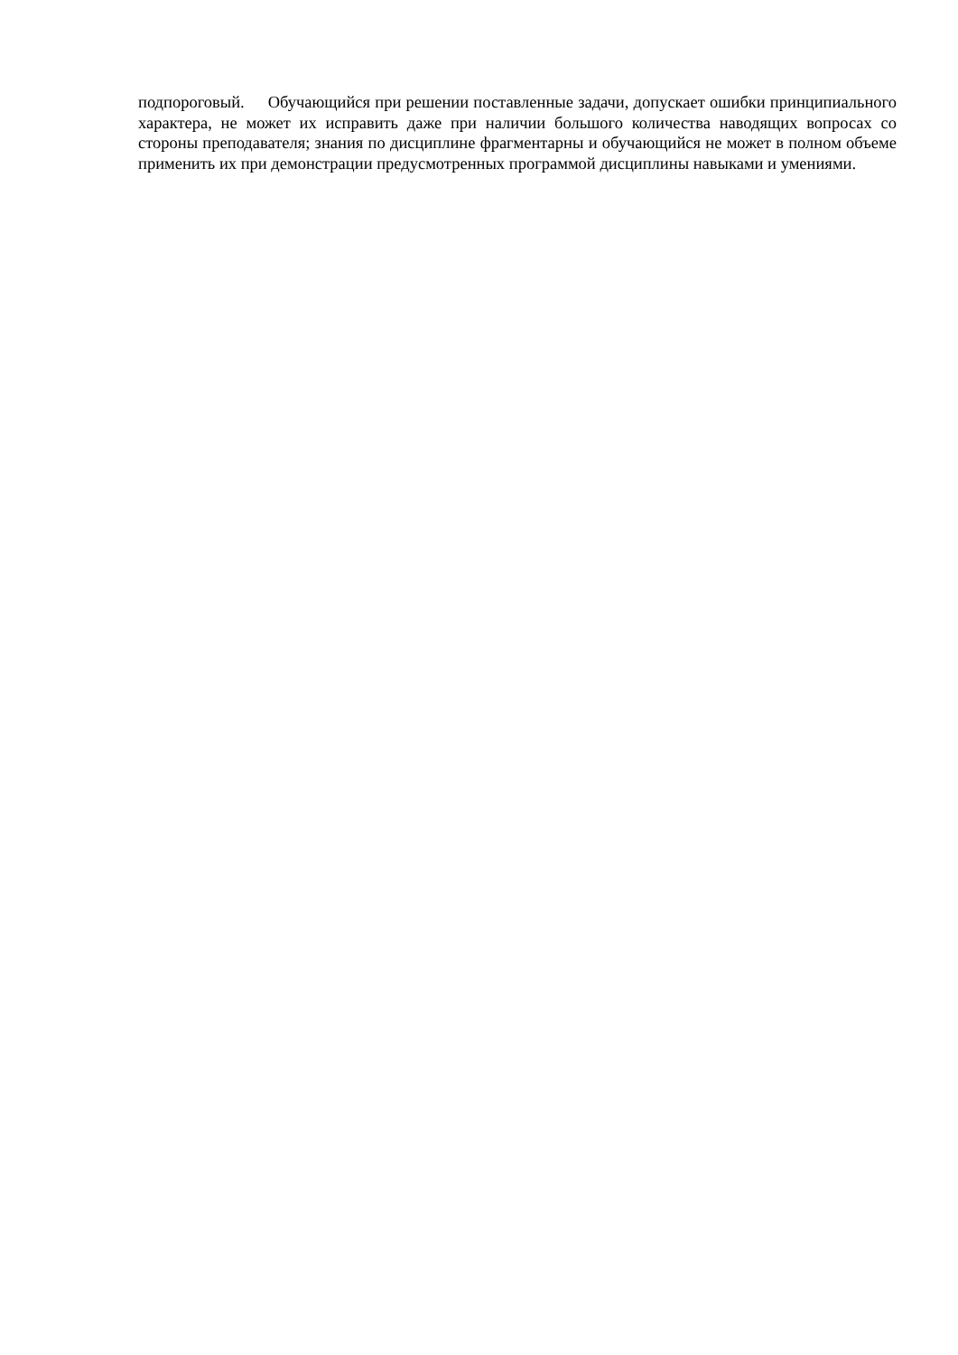подпороговый. Обучающийся при решении поставленные задачи, допускает ошибки принципиального характера, не может их исправить даже при наличии большого количества наводящих вопросах со стороны преподавателя; знания по дисциплине фрагментарны и обучающийся не может в полном объеме применить их при демонстрации предусмотренных программой дисциплины навыками и умениями.